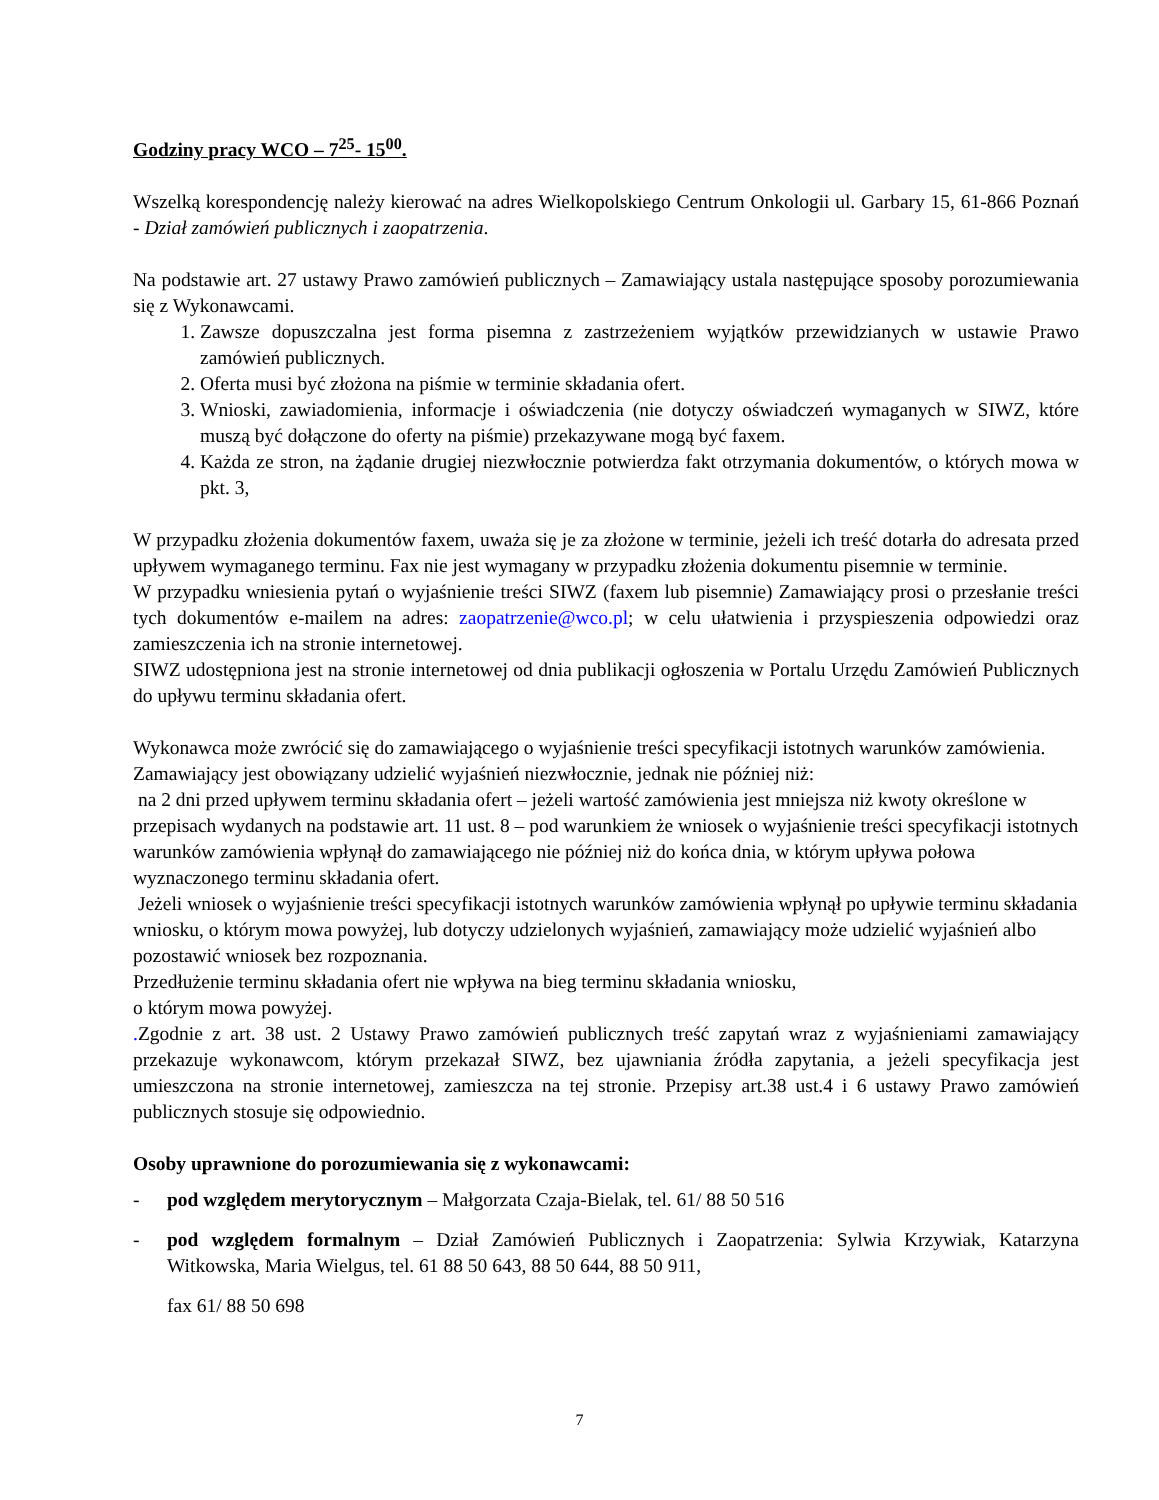Godziny pracy WCO – 7<sup>25</sup>- 15<sup>00</sup>.
Wszelką korespondencję należy kierować na adres Wielkopolskiego Centrum Onkologii ul. Garbary 15, 61-866 Poznań - Dział zamówień publicznych i zaopatrzenia.
Na podstawie art. 27 ustawy Prawo zamówień publicznych – Zamawiający ustala następujące sposoby porozumiewania się z Wykonawcami.
1. Zawsze dopuszczalna jest forma pisemna z zastrzeżeniem wyjątków przewidzianych w ustawie Prawo zamówień publicznych.
2. Oferta musi być złożona na piśmie w terminie składania ofert.
3. Wnioski, zawiadomienia, informacje i oświadczenia (nie dotyczy oświadczeń wymaganych w SIWZ, które muszą być dołączone do oferty na piśmie) przekazywane mogą być faxem.
4. Każda ze stron, na żądanie drugiej niezwłocznie potwierdza fakt otrzymania dokumentów, o których mowa w pkt. 3,
W przypadku złożenia dokumentów faxem, uważa się je za złożone w terminie, jeżeli ich treść dotarła do adresata przed upływem wymaganego terminu. Fax nie jest wymagany w przypadku złożenia dokumentu pisemnie w terminie.
W przypadku wniesienia pytań o wyjaśnienie treści SIWZ (faxem lub pisemnie) Zamawiający prosi o przesłanie treści tych dokumentów e-mailem na adres: zaopatrzenie@wco.pl; w celu ułatwienia i przyspieszenia odpowiedzi oraz zamieszczenia ich na stronie internetowej.
SIWZ udostępniona jest na stronie internetowej od dnia publikacji ogłoszenia w Portalu Urzędu Zamówień Publicznych do upływu terminu składania ofert.
Wykonawca może zwrócić się do zamawiającego o wyjaśnienie treści specyfikacji istotnych warunków zamówienia. Zamawiający jest obowiązany udzielić wyjaśnień niezwłocznie, jednak nie później niż:
na 2 dni przed upływem terminu składania ofert – jeżeli wartość zamówienia jest mniejsza niż kwoty określone w przepisach wydanych na podstawie art. 11 ust. 8 – pod warunkiem że wniosek o wyjaśnienie treści specyfikacji istotnych warunków zamówienia wpłynął do zamawiającego nie później niż do końca dnia, w którym upływa połowa wyznaczonego terminu składania ofert.
Jeżeli wniosek o wyjaśnienie treści specyfikacji istotnych warunków zamówienia wpłynął po upływie terminu składania wniosku, o którym mowa powyżej, lub dotyczy udzielonych wyjaśnień, zamawiający może udzielić wyjaśnień albo pozostawić wniosek bez rozpoznania.
Przedłużenie terminu składania ofert nie wpływa na bieg terminu składania wniosku,
o którym mowa powyżej.
. Zgodnie z art. 38 ust. 2 Ustawy Prawo zamówień publicznych treść zapytań wraz z wyjaśnieniami zamawiający przekazuje wykonawcom, którym przekazał SIWZ, bez ujawniania źródła zapytania, a jeżeli specyfikacja jest umieszczona na stronie internetowej, zamieszcza na tej stronie. Przepisy art.38 ust.4 i 6 ustawy Prawo zamówień publicznych stosuje się odpowiednio.
Osoby uprawnione do porozumiewania się z wykonawcami:
- pod względem merytorycznym – Małgorzata Czaja-Bielak, tel. 61/ 88 50 516
- pod względem formalnym – Dział Zamówień Publicznych i Zaopatrzenia: Sylwia Krzywiak, Katarzyna Witkowska, Maria Wielgus, tel. 61 88 50 643, 88 50 644, 88 50 911,
fax 61/ 88 50 698
7